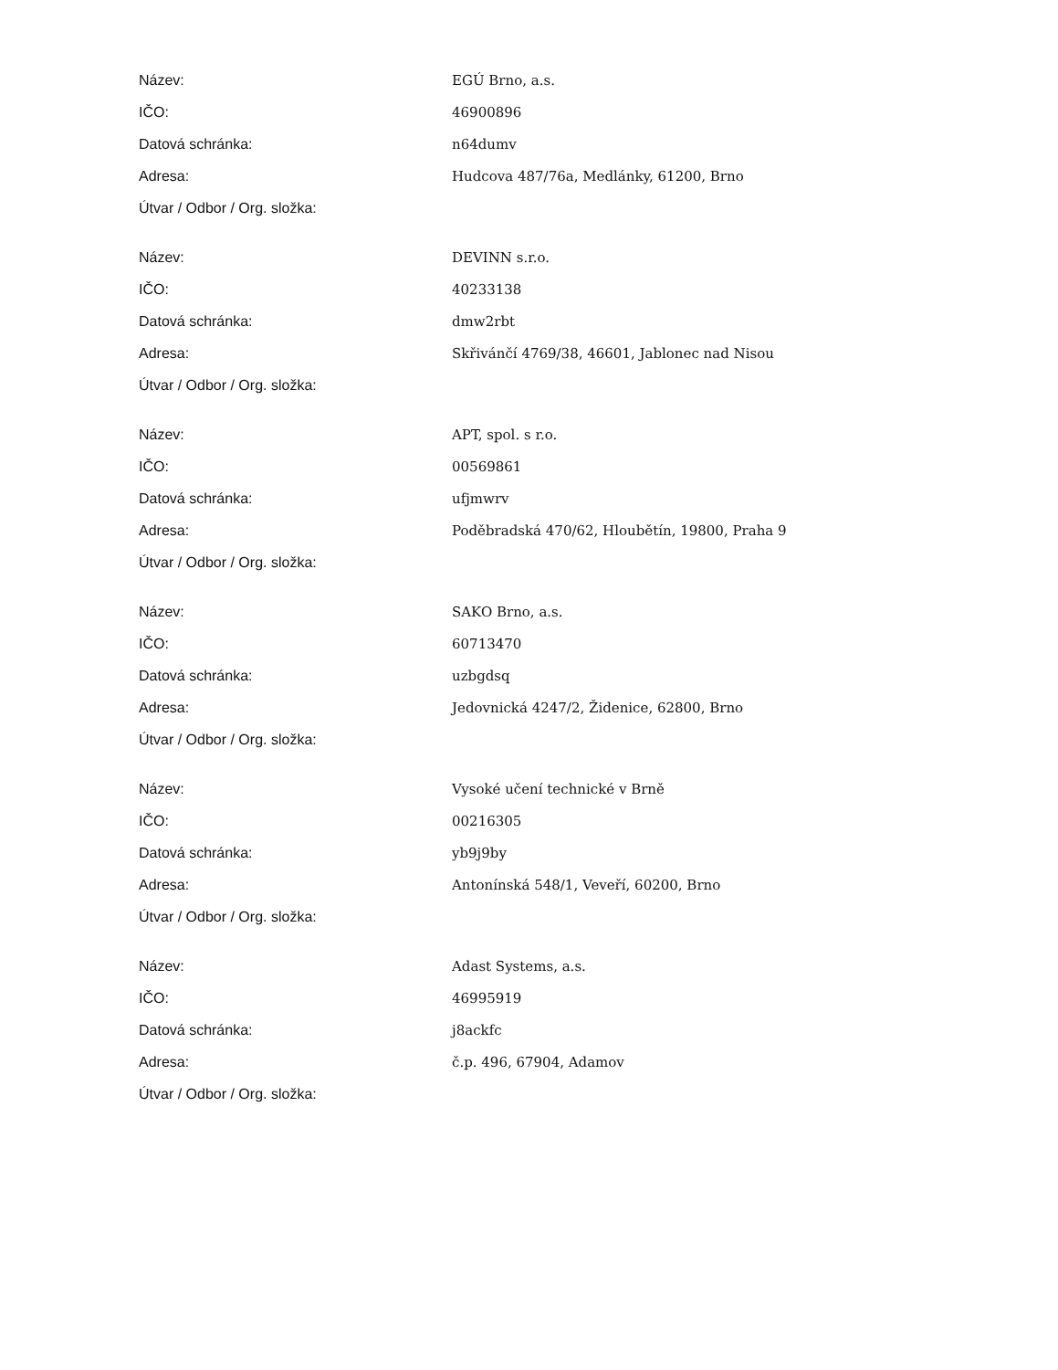| Název: | EGÚ Brno, a.s. |
| IČO: | 46900896 |
| Datová schránka: | n64dumv |
| Adresa: | Hudcova 487/76a, Medlánky, 61200, Brno |
| Útvar / Odbor / Org. složka: | |
| Název: | DEVINN s.r.o. |
| IČO: | 40233138 |
| Datová schránka: | dmw2rbt |
| Adresa: | Skřivánčí 4769/38, 46601, Jablonec nad Nisou |
| Útvar / Odbor / Org. složka: | |
| Název: | APT, spol. s r.o. |
| IČO: | 00569861 |
| Datová schránka: | ufjmwrv |
| Adresa: | Poděbradská 470/62, Hloubětín, 19800, Praha 9 |
| Útvar / Odbor / Org. složka: | |
| Název: | SAKO Brno, a.s. |
| IČO: | 60713470 |
| Datová schránka: | uzbgdsq |
| Adresa: | Jedovnická 4247/2, Židenice, 62800, Brno |
| Útvar / Odbor / Org. složka: | |
| Název: | Vysoké učení technické v Brně |
| IČO: | 00216305 |
| Datová schránka: | yb9j9by |
| Adresa: | Antonínská 548/1, Veveří, 60200, Brno |
| Útvar / Odbor / Org. složka: | |
| Název: | Adast Systems, a.s. |
| IČO: | 46995919 |
| Datová schránka: | j8ackfc |
| Adresa: | č.p. 496, 67904, Adamov |
| Útvar / Odbor / Org. složka: | |